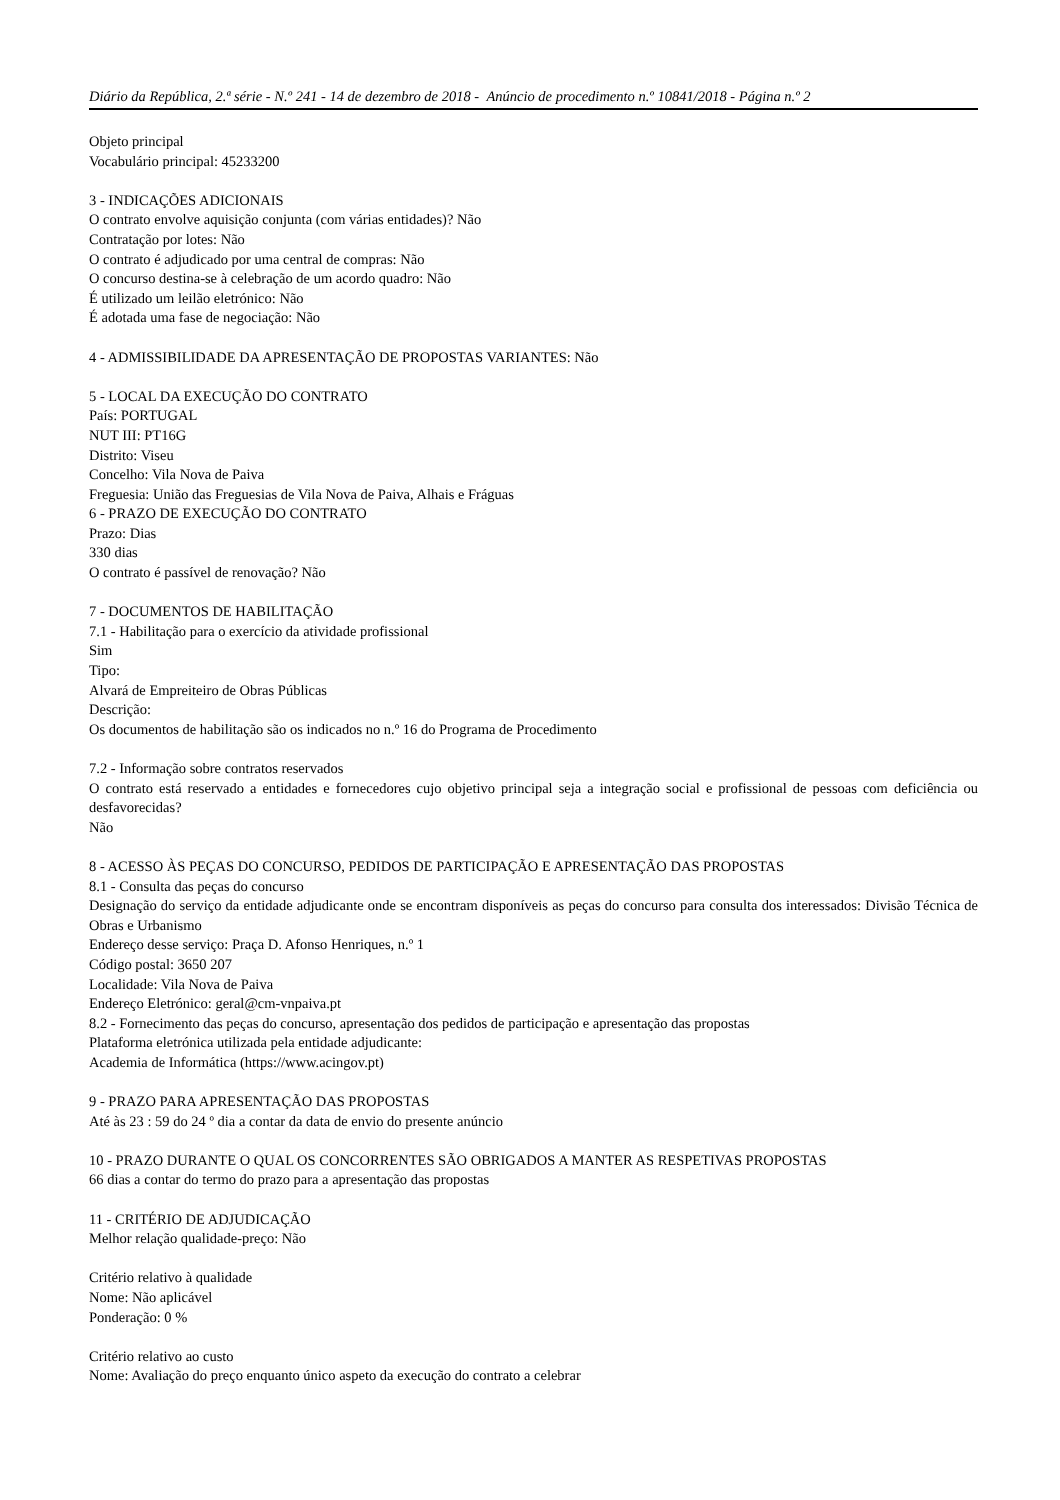Diário da República, 2.ª série - N.º 241 - 14 de dezembro de 2018 - Anúncio de procedimento n.º 10841/2018 - Página n.º 2
Objeto principal
Vocabulário principal: 45233200
3 - INDICAÇÕES ADICIONAIS
O contrato envolve aquisição conjunta (com várias entidades)? Não
Contratação por lotes: Não
O contrato é adjudicado por uma central de compras: Não
O concurso destina-se à celebração de um acordo quadro: Não
É utilizado um leilão eletrónico: Não
É adotada uma fase de negociação: Não
4 - ADMISSIBILIDADE DA APRESENTAÇÃO DE PROPOSTAS VARIANTES: Não
5 - LOCAL DA EXECUÇÃO DO CONTRATO
País: PORTUGAL
NUT III: PT16G
Distrito: Viseu
Concelho: Vila Nova de Paiva
Freguesia: União das Freguesias de Vila Nova de Paiva, Alhais e Fráguas
6 - PRAZO DE EXECUÇÃO DO CONTRATO
Prazo: Dias
330 dias
O contrato é passível de renovação? Não
7 - DOCUMENTOS DE HABILITAÇÃO
7.1 - Habilitação para o exercício da atividade profissional
Sim
Tipo:
Alvará de Empreiteiro de Obras Públicas
Descrição:
Os documentos de habilitação são os indicados no n.º 16 do Programa de Procedimento
7.2 - Informação sobre contratos reservados
O contrato está reservado a entidades e fornecedores cujo objetivo principal seja a integração social e profissional de pessoas com deficiência ou desfavorecidas?
Não
8 - ACESSO ÀS PEÇAS DO CONCURSO, PEDIDOS DE PARTICIPAÇÃO E APRESENTAÇÃO DAS PROPOSTAS
8.1 - Consulta das peças do concurso
Designação do serviço da entidade adjudicante onde se encontram disponíveis as peças do concurso para consulta dos interessados: Divisão Técnica de Obras e Urbanismo
Endereço desse serviço: Praça D. Afonso Henriques, n.º 1
Código postal: 3650 207
Localidade: Vila Nova de Paiva
Endereço Eletrónico: geral@cm-vnpaiva.pt
8.2 - Fornecimento das peças do concurso, apresentação dos pedidos de participação e apresentação das propostas
Plataforma eletrónica utilizada pela entidade adjudicante:
Academia de Informática (https://www.acingov.pt)
9 - PRAZO PARA APRESENTAÇÃO DAS PROPOSTAS
Até às 23 : 59 do 24 º dia a contar da data de envio do presente anúncio
10 - PRAZO DURANTE O QUAL OS CONCORRENTES SÃO OBRIGADOS A MANTER AS RESPETIVAS PROPOSTAS
66 dias a contar do termo do prazo para a apresentação das propostas
11 - CRITÉRIO DE ADJUDICAÇÃO
Melhor relação qualidade-preço: Não
Critério relativo à qualidade
Nome: Não aplicável
Ponderação: 0 %
Critério relativo ao custo
Nome: Avaliação do preço enquanto único aspeto da execução do contrato a celebrar